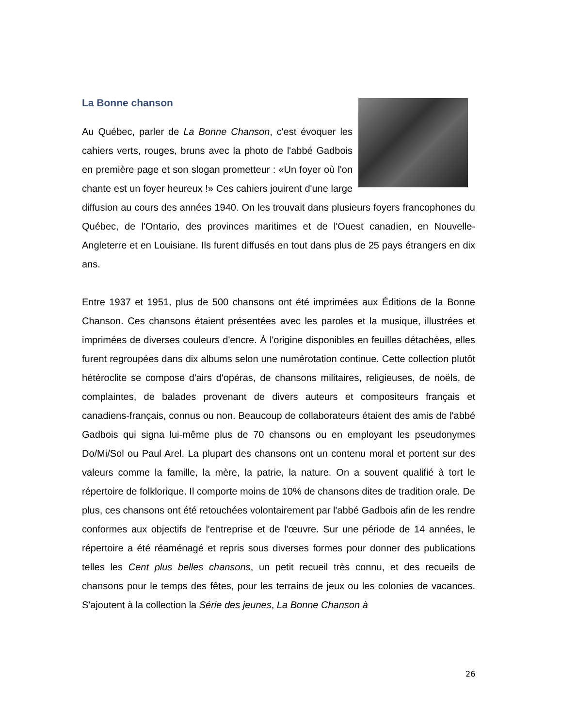La Bonne chanson
Au Québec, parler de La Bonne Chanson, c'est évoquer les cahiers verts, rouges, bruns avec la photo de l'abbé Gadbois en première page et son slogan prometteur : «Un foyer où l'on chante est un foyer heureux !» Ces cahiers jouirent d'une large diffusion au cours des années 1940. On les trouvait dans plusieurs foyers francophones du Québec, de l'Ontario, des provinces maritimes et de l'Ouest canadien, en Nouvelle-Angleterre et en Louisiane. Ils furent diffusés en tout dans plus de 25 pays étrangers en dix ans.
Entre 1937 et 1951, plus de 500 chansons ont été imprimées aux Éditions de la Bonne Chanson. Ces chansons étaient présentées avec les paroles et la musique, illustrées et imprimées de diverses couleurs d'encre. À l'origine disponibles en feuilles détachées, elles furent regroupées dans dix albums selon une numérotation continue. Cette collection plutôt hétéroclite se compose d'airs d'opéras, de chansons militaires, religieuses, de noëls, de complaintes, de balades provenant de divers auteurs et compositeurs français et canadiens-français, connus ou non. Beaucoup de collaborateurs étaient des amis de l'abbé Gadbois qui signa lui-même plus de 70 chansons ou en employant les pseudonymes Do/Mi/Sol ou Paul Arel. La plupart des chansons ont un contenu moral et portent sur des valeurs comme la famille, la mère, la patrie, la nature. On a souvent qualifié à tort le répertoire de folklorique. Il comporte moins de 10% de chansons dites de tradition orale. De plus, ces chansons ont été retouchées volontairement par l'abbé Gadbois afin de les rendre conformes aux objectifs de l'entreprise et de l'œuvre. Sur une période de 14 années, le répertoire a été réaménagé et repris sous diverses formes pour donner des publications telles les Cent plus belles chansons, un petit recueil très connu, et des recueils de chansons pour le temps des fêtes, pour les terrains de jeux ou les colonies de vacances. S'ajoutent à la collection la Série des jeunes, La Bonne Chanson à
26